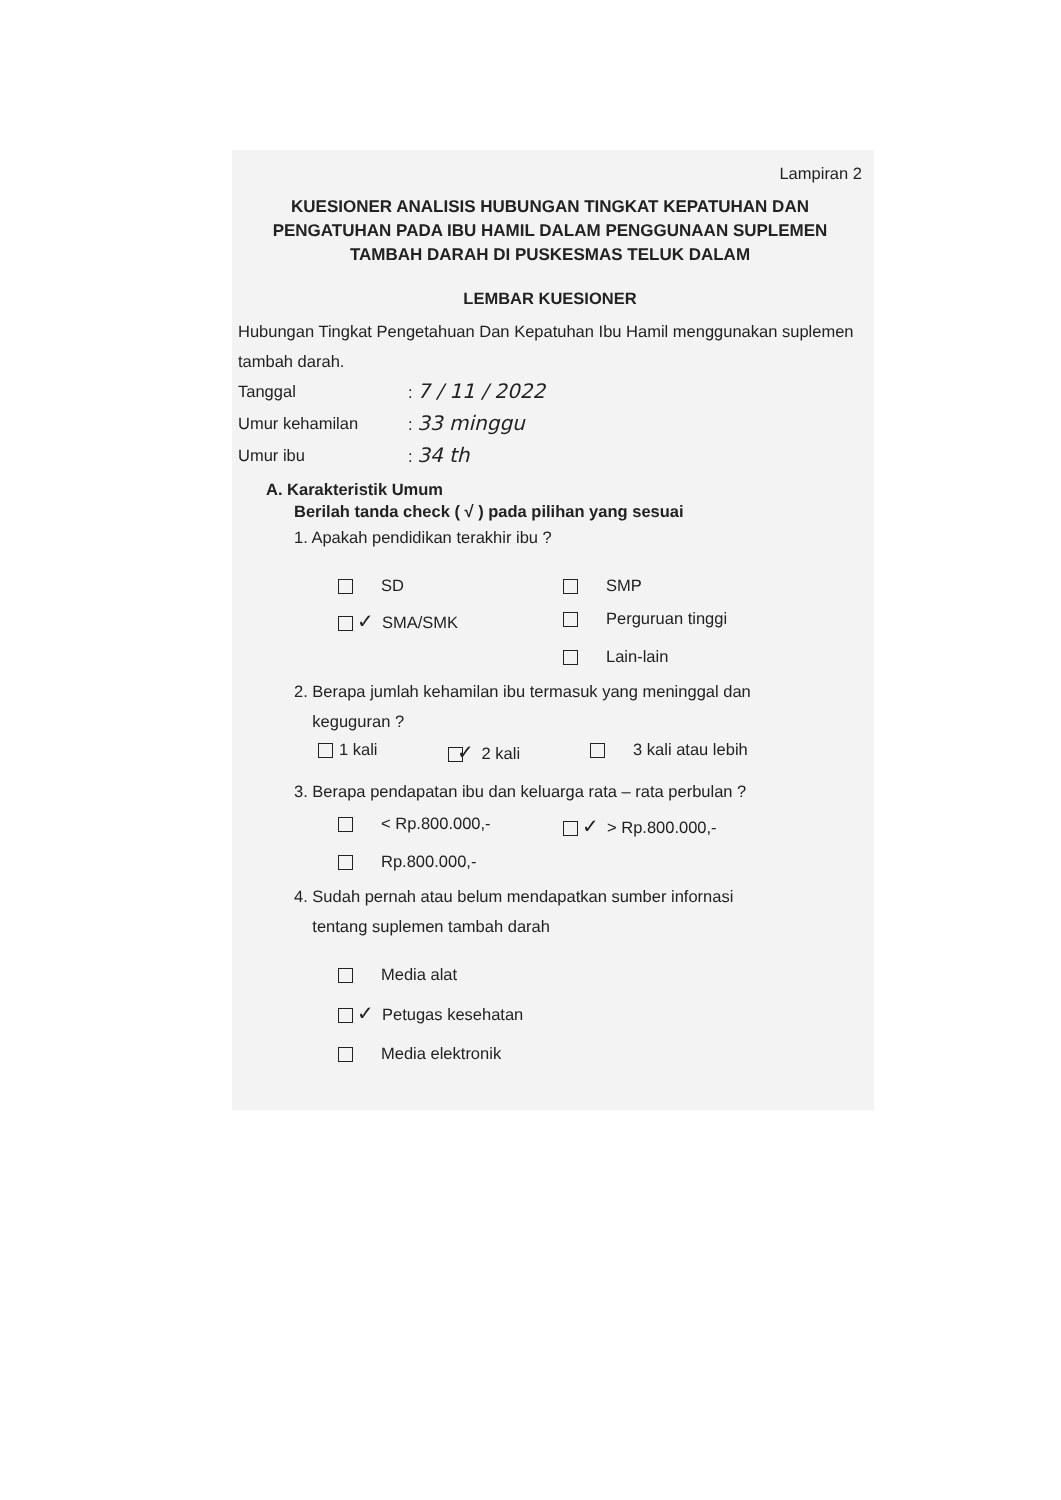Lampiran 2
KUESIONER ANALISIS HUBUNGAN TINGKAT KEPATUHAN DAN PENGATUHAN PADA IBU HAMIL DALAM PENGGUNAAN SUPLEMEN TAMBAH DARAH DI PUSKESMAS TELUK DALAM
LEMBAR KUESIONER
Hubungan Tingkat Pengetahuan Dan Kepatuhan Ibu Hamil menggunakan suplemen tambah darah.
Tanggal: 7 / 11 / 2022
Umur kehamilan: 33 minggu
Umur ibu: 34 th
A. Karakteristik Umum
Berilah tanda check ( √ ) pada pilihan yang sesuai
1. Apakah pendidikan terakhir ibu ?
SD
SMP
✓ SMA/SMK
Perguruan tinggi
Lain-lain
2. Berapa jumlah kehamilan ibu termasuk yang meninggal dan
keguguran ?
1 kali ✓ 2 kali 3 kali atau lebih
3. Berapa pendapatan ibu dan keluarga rata – rata perbulan ?
< Rp.800.000,-
✓ > Rp.800.000,-
Rp.800.000,-
4. Sudah pernah atau belum mendapatkan sumber infornasi
tentang suplemen tambah darah
Media alat
✓ Petugas kesehatan
Media elektronik